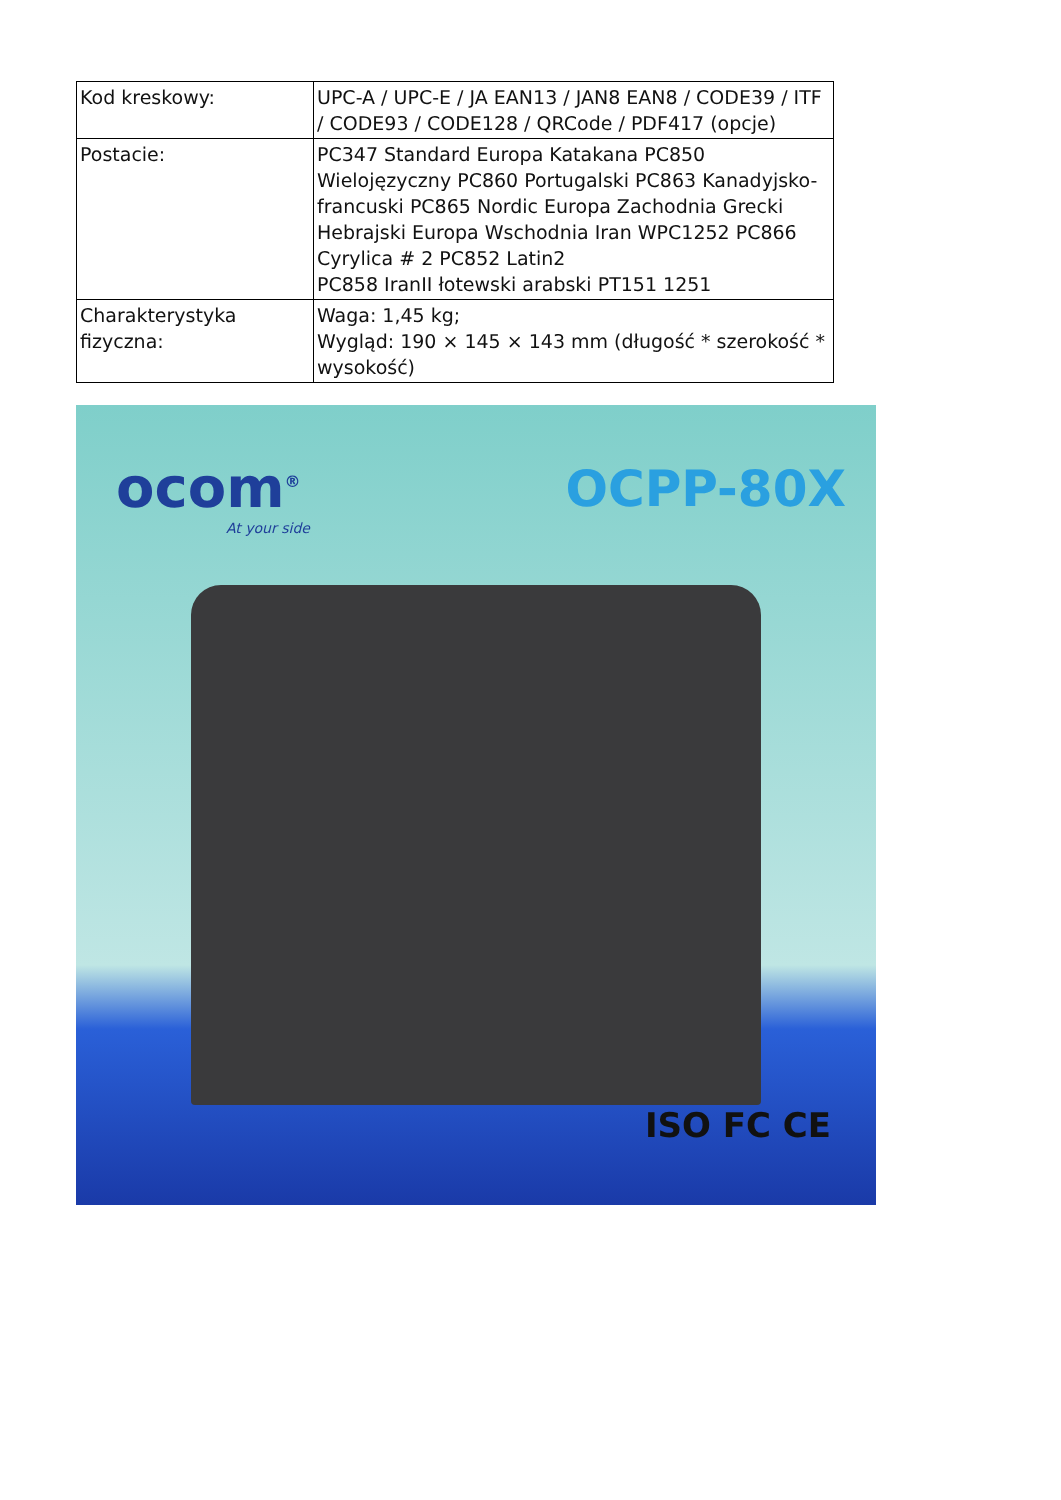| Kod kreskowy: | UPC-A / UPC-E / JA EAN13 / JAN8 EAN8 / CODE39 / ITF / CODE93 / CODE128 / QRCode / PDF417 (opcje) |
| Postacie: | PC347 Standard Europa Katakana PC850 Wielojęzyczny PC860 Portugalski PC863 Kanadyjsko-francuski PC865 Nordic Europa Zachodnia Grecki Hebrajski Europa Wschodnia Iran WPC1252 PC866 Cyrylica # 2 PC852 Latin2 PC858 IranII łotewski arabski PT151 1251 |
| Charakterystyka fizyczna: | Waga: 1,45 kg; Wygląd: 190 × 145 × 143 mm (długość * szerokość * wysokość) |
ocom<sup>®</sup>
At your side
OCPP-80X
ISO FC CE